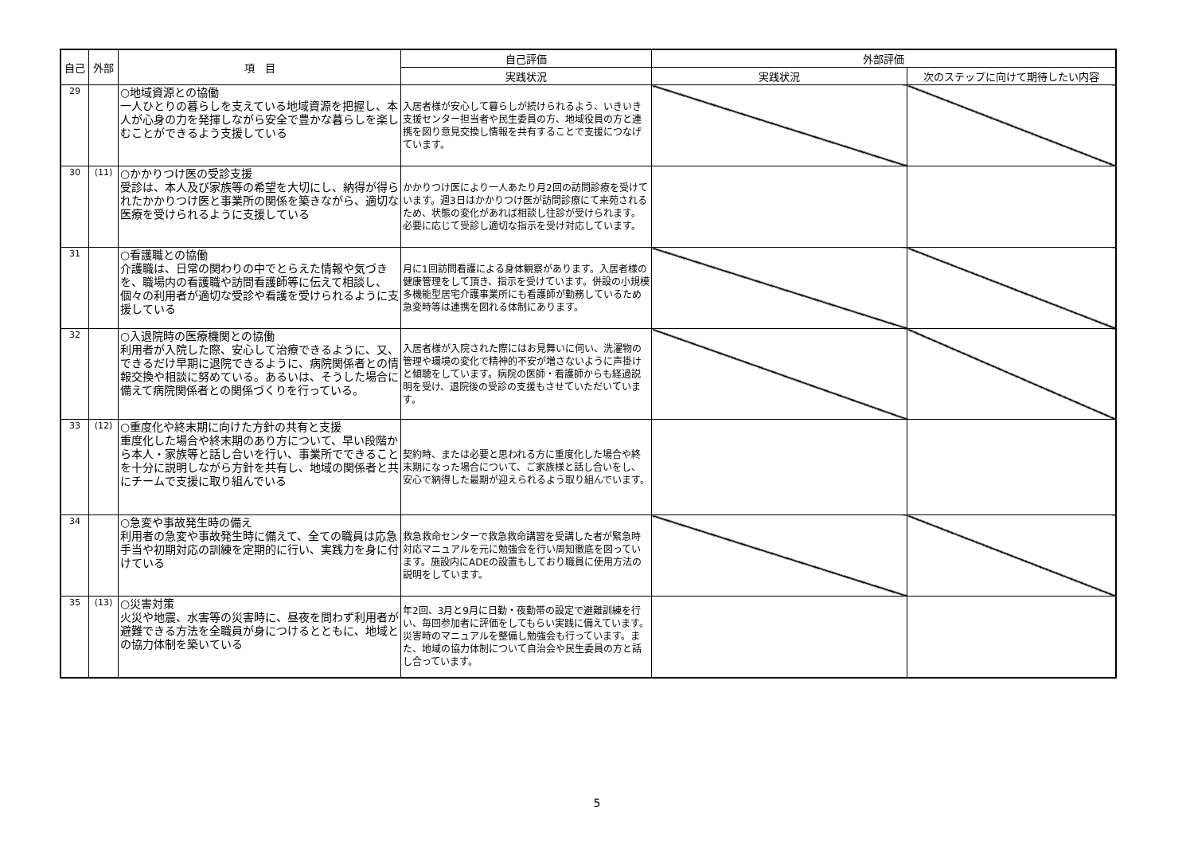| 自己 | 外部 | 項 目 | 自己評価 | 外部評価 | |
| --- | --- | --- | --- | --- | --- |
| | | | 実践状況 | 実践状況 | 次のステップに向けて期待したい内容 |
| 29 | | ○地域資源との協働 一人ひとりの暮らしを支えている地域資源を把握し、本人が心身の力を発揮しながら安全で豊かな暮らしを楽しむことができるよう支援している | 入居者様が安心して暮らしが続けられるよう、いきいき支援センター担当者や民生委員の方、地域役員の方と連携を図り意見交換し情報を共有することで支援につなげています。 | | |
| 30 | (11) | ○かかりつけ医の受診支援 受診は、本人及び家族等の希望を大切にし、納得が得られたかかりつけ医と事業所の関係を築きながら、適切な医療を受けられるように支援している | かかりつけ医により一人あたり月2回の訪問診療を受けています。週3日はかかりつけ医が訪問診療にて来苑されるため、状態の変化があれば相談し往診が受けられます。必要に応じて受診し適切な指示を受け対応しています。 | | |
| 31 | | ○看護職との協働 介護職は、日常の関わりの中でとらえた情報や気づきを、職場内の看護職や訪問看護師等に伝えて相談し、個々の利用者が適切な受診や看護を受けられるように支援している | 月に1回訪問看護による身体観察があります。入居者様の健康管理をして頂き、指示を受けています。併設の小規模多機能型居宅介護事業所にも看護師が勤務しているため急変時等は連携を図れる体制にあります。 | | |
| 32 | | ○入退院時の医療機関との協働 利用者が入院した際、安心して治療できるように、又、できるだけ早期に退院できるように、病院関係者との情報交換や相談に努めている。あるいは、そうした場合に備えて病院関係者との関係づくりを行っている。 | 入居者様が入院された際にはお見舞いに伺い、洗濯物の管理や環境の変化で精神的不安が増さないように声掛けと傾聴をしています。病院の医師・看護師からも経過説明を受け、退院後の受診の支援もさせていただいています。 | | |
| 33 | (12) | ○重度化や終末期に向けた方針の共有と支援 重度化した場合や終末期のあり方について、早い段階から本人・家族等と話し合いを行い、事業所でできることを十分に説明しながら方針を共有し、地域の関係者と共にチームで支援に取り組んでいる | 契約時、または必要と思われる方に重度化した場合や終末期になった場合について、ご家族様と話し合いをし、安心で納得した最期が迎えられるよう取り組んでいます。 | | |
| 34 | | ○急変や事故発生時の備え 利用者の急変や事故発生時に備えて、全ての職員は応急手当や初期対応の訓練を定期的に行い、実践力を身に付けている | 救急救命センターで救急救命講習を受講した者が緊急時対応マニュアルを元に勉強会を行い周知徹底を図っています。施設内にADEの設置もしており職員に使用方法の説明をしています。 | | |
| 35 | (13) | ○災害対策 火災や地震、水害等の災害時に、昼夜を問わず利用者が避難できる方法を全職員が身につけるとともに、地域との協力体制を築いている | 年2回、3月と9月に日勤・夜勤帯の設定で避難訓練を行い、毎回参加者に評価をしてもらい実践に備えています。災害時のマニュアルを整備し勉強会も行っています。また、地域の協力体制について自治会や民生委員の方と話し合っています。 | | |
5